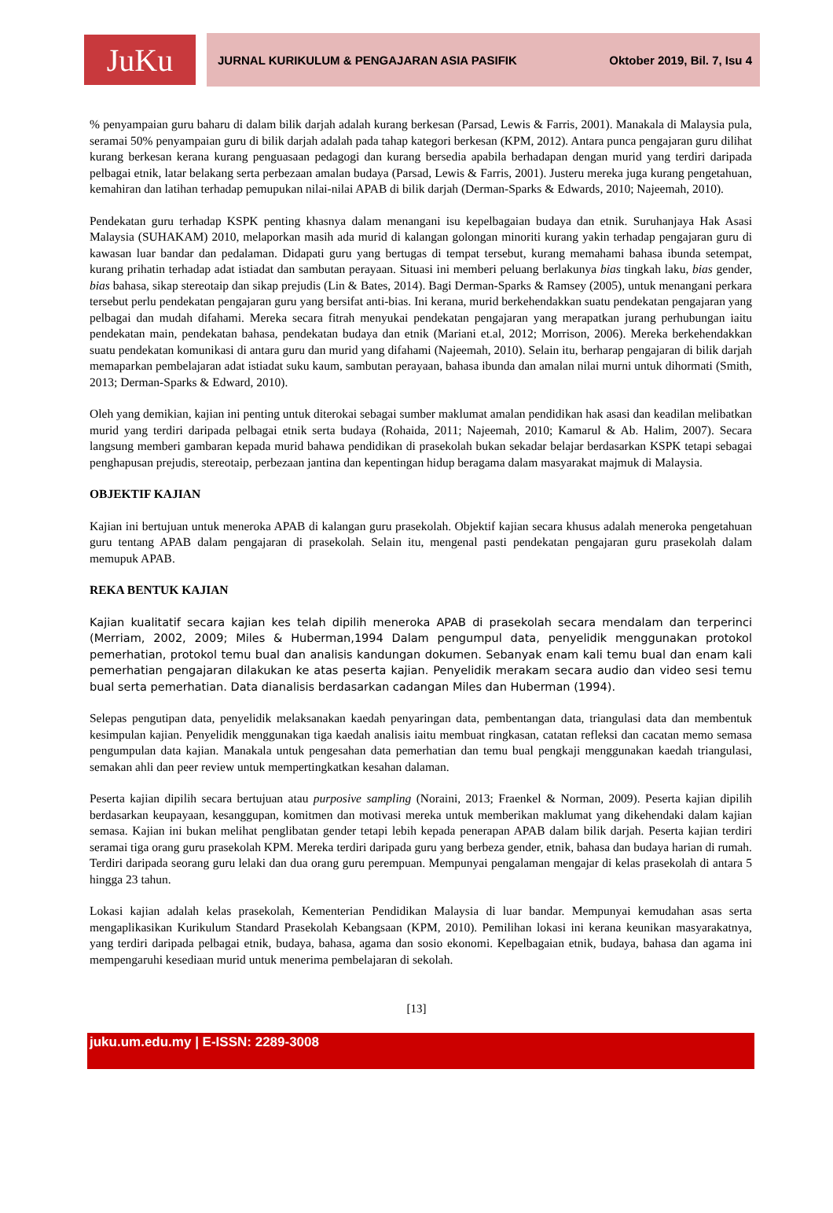JuKu
JURNAL KURIKULUM & PENGAJARAN ASIA PASIFIK Oktober 2019, Bil. 7, Isu 4
% penyampaian guru baharu di dalam bilik darjah adalah kurang berkesan (Parsad, Lewis & Farris, 2001). Manakala di Malaysia pula, seramai 50% penyampaian guru di bilik darjah adalah pada tahap kategori berkesan (KPM, 2012). Antara punca pengajaran guru dilihat kurang berkesan kerana kurang penguasaan pedagogi dan kurang bersedia apabila berhadapan dengan murid yang terdiri daripada pelbagai etnik, latar belakang serta perbezaan amalan budaya (Parsad, Lewis & Farris, 2001). Justeru mereka juga kurang pengetahuan, kemahiran dan latihan terhadap pemupukan nilai-nilai APAB di bilik darjah (Derman-Sparks & Edwards, 2010; Najeemah, 2010).
Pendekatan guru terhadap KSPK penting khasnya dalam menangani isu kepelbagaian budaya dan etnik. Suruhanjaya Hak Asasi Malaysia (SUHAKAM) 2010, melaporkan masih ada murid di kalangan golongan minoriti kurang yakin terhadap pengajaran guru di kawasan luar bandar dan pedalaman. Didapati guru yang bertugas di tempat tersebut, kurang memahami bahasa ibunda setempat, kurang prihatin terhadap adat istiadat dan sambutan perayaan. Situasi ini memberi peluang berlakunya bias tingkah laku, bias gender, bias bahasa, sikap stereotaip dan sikap prejudis (Lin & Bates, 2014). Bagi Derman-Sparks & Ramsey (2005), untuk menangani perkara tersebut perlu pendekatan pengajaran guru yang bersifat anti-bias. Ini kerana, murid berkehendakkan suatu pendekatan pengajaran yang pelbagai dan mudah difahami. Mereka secara fitrah menyukai pendekatan pengajaran yang merapatkan jurang perhubungan iaitu pendekatan main, pendekatan bahasa, pendekatan budaya dan etnik (Mariani et.al, 2012; Morrison, 2006). Mereka berkehendakkan suatu pendekatan komunikasi di antara guru dan murid yang difahami (Najeemah, 2010). Selain itu, berharap pengajaran di bilik darjah memaparkan pembelajaran adat istiadat suku kaum, sambutan perayaan, bahasa ibunda dan amalan nilai murni untuk dihormati (Smith, 2013; Derman-Sparks & Edward, 2010).
Oleh yang demikian, kajian ini penting untuk diterokai sebagai sumber maklumat amalan pendidikan hak asasi dan keadilan melibatkan murid yang terdiri daripada pelbagai etnik serta budaya (Rohaida, 2011; Najeemah, 2010; Kamarul & Ab. Halim, 2007). Secara langsung memberi gambaran kepada murid bahawa pendidikan di prasekolah bukan sekadar belajar berdasarkan KSPK tetapi sebagai penghapusan prejudis, stereotaip, perbezaan jantina dan kepentingan hidup beragama dalam masyarakat majmuk di Malaysia.
OBJEKTIF KAJIAN
Kajian ini bertujuan untuk meneroka APAB di kalangan guru prasekolah. Objektif kajian secara khusus adalah meneroka pengetahuan guru tentang APAB dalam pengajaran di prasekolah. Selain itu, mengenal pasti pendekatan pengajaran guru prasekolah dalam memupuk APAB.
REKA BENTUK KAJIAN
Kajian kualitatif secara kajian kes telah dipilih meneroka APAB di prasekolah secara mendalam dan terperinci (Merriam, 2002, 2009; Miles & Huberman,1994 Dalam pengumpul data, penyelidik menggunakan protokol pemerhatian, protokol temu bual dan analisis kandungan dokumen. Sebanyak enam kali temu bual dan enam kali pemerhatian pengajaran dilakukan ke atas peserta kajian. Penyelidik merakam secara audio dan video sesi temu bual serta pemerhatian. Data dianalisis berdasarkan cadangan Miles dan Huberman (1994).
Selepas pengutipan data, penyelidik melaksanakan kaedah penyaringan data, pembentangan data, triangulasi data dan membentuk kesimpulan kajian. Penyelidik menggunakan tiga kaedah analisis iaitu membuat ringkasan, catatan refleksi dan cacatan memo semasa pengumpulan data kajian. Manakala untuk pengesahan data pemerhatian dan temu bual pengkaji menggunakan kaedah triangulasi, semakan ahli dan peer review untuk mempertingkatkan kesahan dalaman.
Peserta kajian dipilih secara bertujuan atau purposive sampling (Noraini, 2013; Fraenkel & Norman, 2009). Peserta kajian dipilih berdasarkan keupayaan, kesanggupan, komitmen dan motivasi mereka untuk memberikan maklumat yang dikehendaki dalam kajian semasa. Kajian ini bukan melihat penglibatan gender tetapi lebih kepada penerapan APAB dalam bilik darjah. Peserta kajian terdiri seramai tiga orang guru prasekolah KPM. Mereka terdiri daripada guru yang berbeza gender, etnik, bahasa dan budaya harian di rumah. Terdiri daripada seorang guru lelaki dan dua orang guru perempuan. Mempunyai pengalaman mengajar di kelas prasekolah di antara 5 hingga 23 tahun.
Lokasi kajian adalah kelas prasekolah, Kementerian Pendidikan Malaysia di luar bandar. Mempunyai kemudahan asas serta mengaplikasikan Kurikulum Standard Prasekolah Kebangsaan (KPM, 2010). Pemilihan lokasi ini kerana keunikan masyarakatnya, yang terdiri daripada pelbagai etnik, budaya, bahasa, agama dan sosio ekonomi. Kepelbagaian etnik, budaya, bahasa dan agama ini mempengaruhi kesediaan murid untuk menerima pembelajaran di sekolah.
[13]
juku.um.edu.my | E-ISSN: 2289-3008